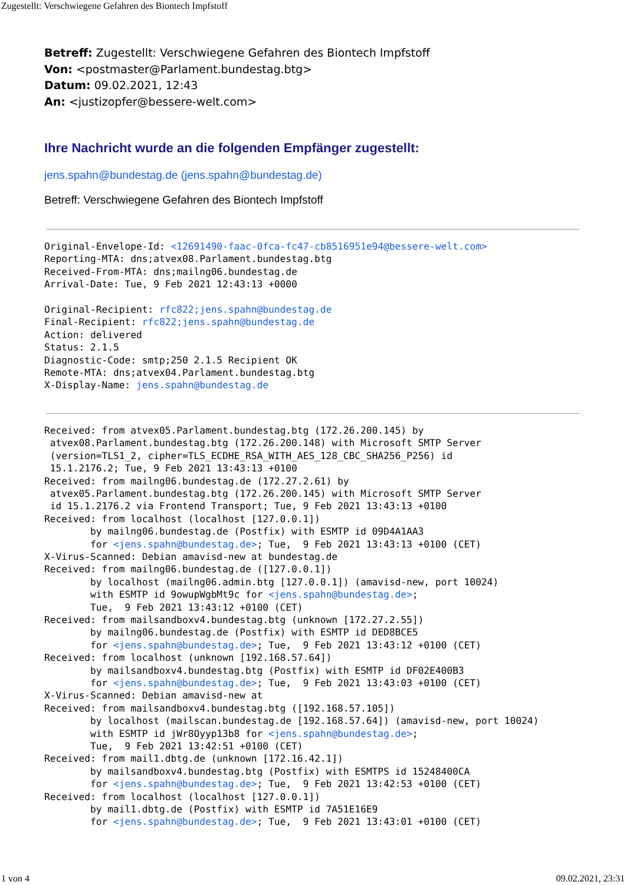Zugestellt: Verschwiegene Gefahren des Biontech Impfstoff
Betreff: Zugestellt: Verschwiegene Gefahren des Biontech Impfstoff
Von: <postmaster@Parlament.bundestag.btg>
Datum: 09.02.2021, 12:43
An: <justizopfer@bessere-welt.com>
Ihre Nachricht wurde an die folgenden Empfänger zugestellt:
jens.spahn@bundestag.de (jens.spahn@bundestag.de)
Betreff: Verschwiegene Gefahren des Biontech Impfstoff
Original-Envelope-Id: <12691490-faac-0fca-fc47-cb8516951e94@bessere-welt.com>
Reporting-MTA: dns;atvex08.Parlament.bundestag.btg
Received-From-MTA: dns;mailng06.bundestag.de
Arrival-Date: Tue, 9 Feb 2021 12:43:13 +0000

Original-Recipient: rfc822;jens.spahn@bundestag.de
Final-Recipient: rfc822;jens.spahn@bundestag.de
Action: delivered
Status: 2.1.5
Diagnostic-Code: smtp;250 2.1.5 Recipient OK
Remote-MTA: dns;atvex04.Parlament.bundestag.btg
X-Display-Name: jens.spahn@bundestag.de
Received: from atvex05.Parlament.bundestag.btg (172.26.200.145) by
 atvex08.Parlament.bundestag.btg (172.26.200.148) with Microsoft SMTP Server
 (version=TLS1_2, cipher=TLS_ECDHE_RSA_WITH_AES_128_CBC_SHA256_P256) id
 15.1.2176.2; Tue, 9 Feb 2021 13:43:13 +0100
Received: from mailng06.bundestag.de (172.27.2.61) by
 atvex05.Parlament.bundestag.btg (172.26.200.145) with Microsoft SMTP Server
 id 15.1.2176.2 via Frontend Transport; Tue, 9 Feb 2021 13:43:13 +0100
Received: from localhost (localhost [127.0.0.1])
        by mailng06.bundestag.de (Postfix) with ESMTP id 09D4A1AA3
        for <jens.spahn@bundestag.de>; Tue,  9 Feb 2021 13:43:13 +0100 (CET)
X-Virus-Scanned: Debian amavisd-new at bundestag.de
Received: from mailng06.bundestag.de ([127.0.0.1])
        by localhost (mailng06.admin.btg [127.0.0.1]) (amavisd-new, port 10024)
        with ESMTP id 9owupWgbMt9c for <jens.spahn@bundestag.de>;
        Tue,  9 Feb 2021 13:43:12 +0100 (CET)
Received: from mailsandboxv4.bundestag.btg (unknown [172.27.2.55])
        by mailng06.bundestag.de (Postfix) with ESMTP id DED8BCE5
        for <jens.spahn@bundestag.de>; Tue,  9 Feb 2021 13:43:12 +0100 (CET)
Received: from localhost (unknown [192.168.57.64])
        by mailsandboxv4.bundestag.btg (Postfix) with ESMTP id DF02E400B3
        for <jens.spahn@bundestag.de>; Tue,  9 Feb 2021 13:43:03 +0100 (CET)
X-Virus-Scanned: Debian amavisd-new at
Received: from mailsandboxv4.bundestag.btg ([192.168.57.105])
        by localhost (mailscan.bundestag.de [192.168.57.64]) (amavisd-new, port 10024)
        with ESMTP id jWr8Oyyp13b8 for <jens.spahn@bundestag.de>;
        Tue,  9 Feb 2021 13:42:51 +0100 (CET)
Received: from mail1.dbtg.de (unknown [172.16.42.1])
        by mailsandboxv4.bundestag.btg (Postfix) with ESMTPS id 15248400CA
        for <jens.spahn@bundestag.de>; Tue,  9 Feb 2021 13:42:53 +0100 (CET)
Received: from localhost (localhost [127.0.0.1])
        by mail1.dbtg.de (Postfix) with ESMTP id 7A51E16E9
        for <jens.spahn@bundestag.de>; Tue,  9 Feb 2021 13:43:01 +0100 (CET)
1 von 4 09.02.2021, 23:31